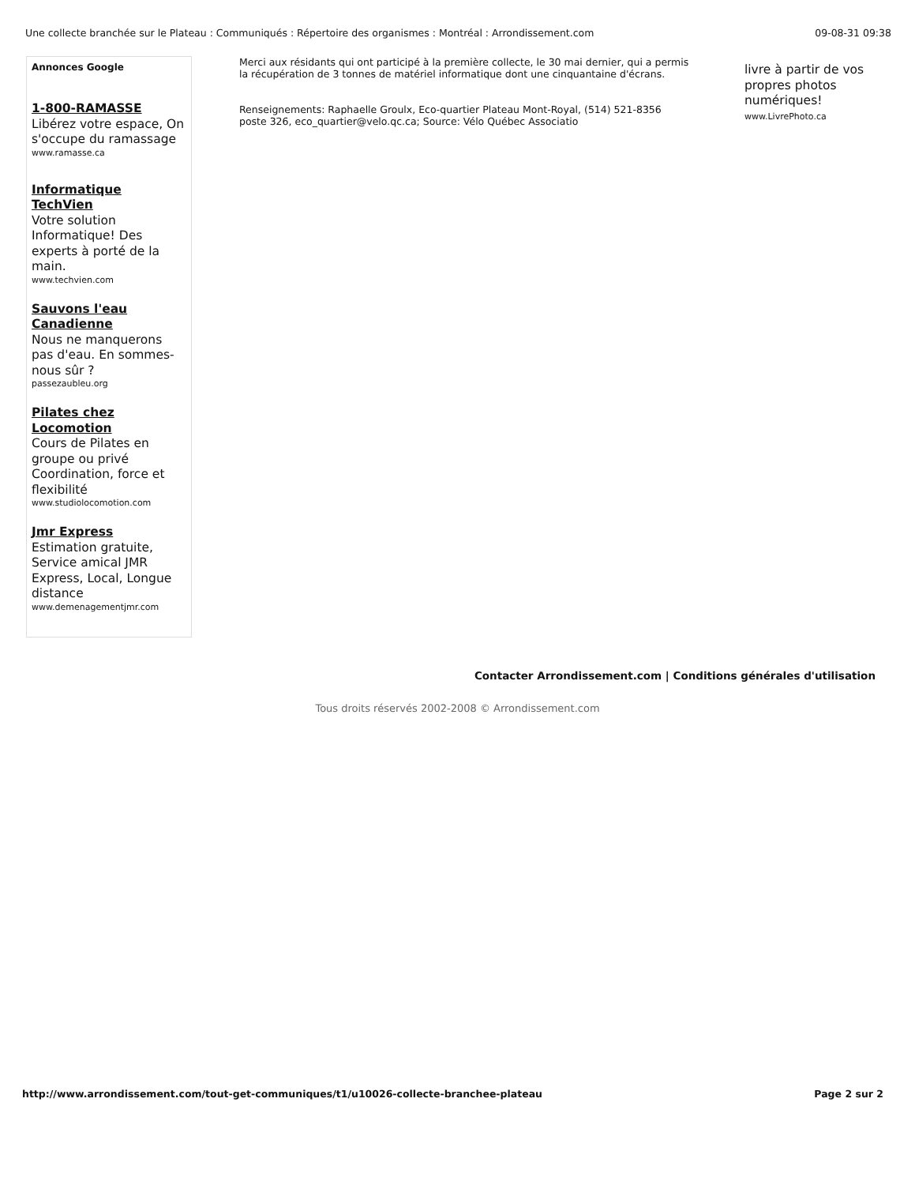Une collecte branchée sur le Plateau : Communiqués : Répertoire des organismes : Montréal : Arrondissement.com 09-08-31 09:38
Annonces Google
1-800-RAMASSE
Libérez votre espace, On s'occupe du ramassage
www.ramasse.ca
Informatique TechVien
Votre solution Informatique! Des experts à porté de la main.
www.techvien.com
Sauvons l'eau Canadienne
Nous ne manquerons pas d'eau. En sommes-nous sûr ?
passezaubleu.org
Pilates chez Locomotion
Cours de Pilates en groupe ou privé Coordination, force et flexibilité
www.studiolocomotion.com
Jmr Express
Estimation gratuite, Service amical JMR Express, Local, Longue distance
www.demenagementjmr.com
Merci aux résidants qui ont participé à la première collecte, le 30 mai dernier, qui a permis la récupération de 3 tonnes de matériel informatique dont une cinquantaine d'écrans.
Renseignements: Raphaelle Groulx, Eco-quartier Plateau Mont-Royal, (514) 521-8356 poste 326, eco_quartier@velo.qc.ca; Source: Vélo Québec Associatio
livre à partir de vos propres photos numériques!
www.LivrePhoto.ca
Contacter Arrondissement.com | Conditions générales d'utilisation
Tous droits réservés 2002-2008 © Arrondissement.com
http://www.arrondissement.com/tout-get-communiques/t1/u10026-collecte-branchee-plateau Page 2 sur 2